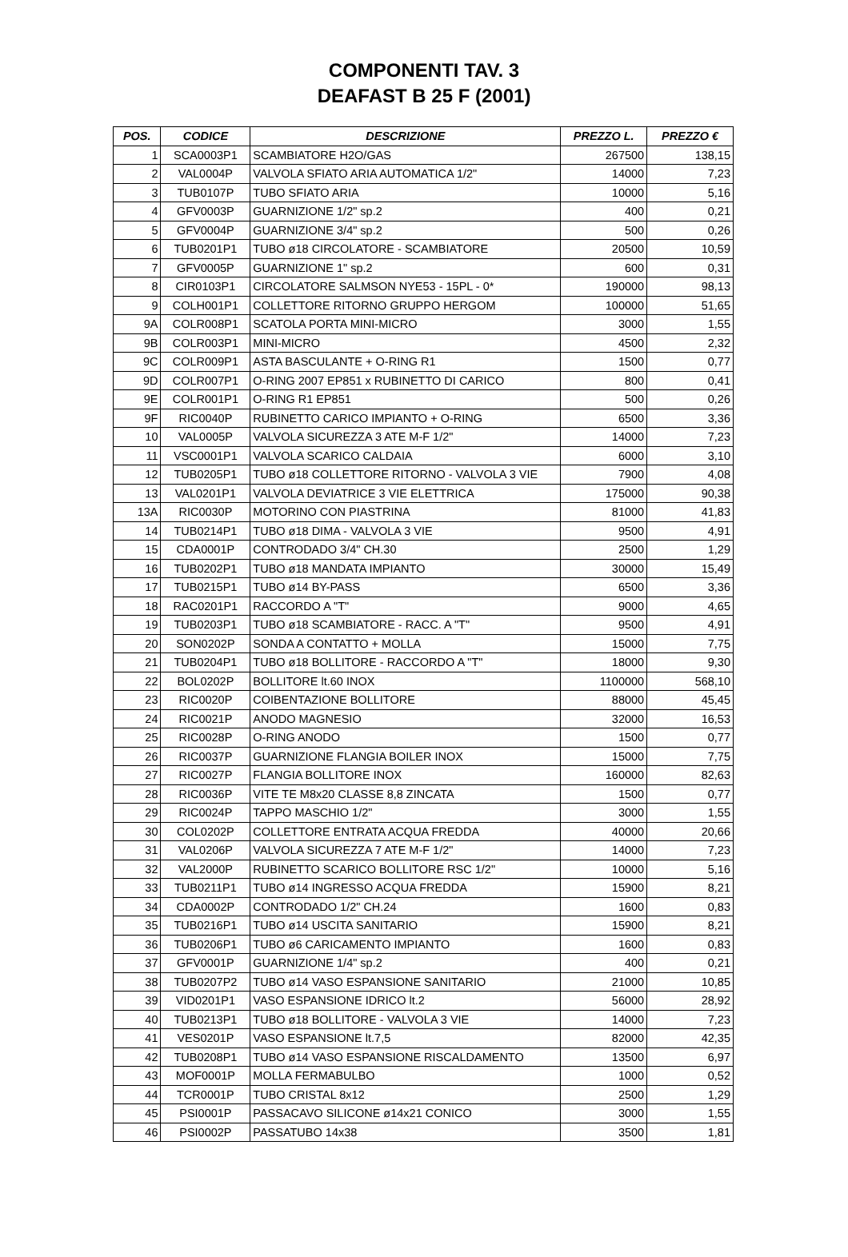COMPONENTI TAV. 3
DEAFAST B 25 F (2001)
| POS. | CODICE | DESCRIZIONE | PREZZO L. | PREZZO € |
| --- | --- | --- | --- | --- |
| 1 | SCA0003P1 | SCAMBIATORE H2O/GAS | 267500 | 138,15 |
| 2 | VAL0004P | VALVOLA SFIATO ARIA AUTOMATICA 1/2" | 14000 | 7,23 |
| 3 | TUB0107P | TUBO SFIATO ARIA | 10000 | 5,16 |
| 4 | GFV0003P | GUARNIZIONE 1/2" sp.2 | 400 | 0,21 |
| 5 | GFV0004P | GUARNIZIONE 3/4" sp.2 | 500 | 0,26 |
| 6 | TUB0201P1 | TUBO ø18 CIRCOLATORE - SCAMBIATORE | 20500 | 10,59 |
| 7 | GFV0005P | GUARNIZIONE 1" sp.2 | 600 | 0,31 |
| 8 | CIR0103P1 | CIRCOLATORE SALMSON NYE53 - 15PL - 0* | 190000 | 98,13 |
| 9 | COLH001P1 | COLLETTORE RITORNO GRUPPO HERGOM | 100000 | 51,65 |
| 9A | COLR008P1 | SCATOLA PORTA MINI-MICRO | 3000 | 1,55 |
| 9B | COLR003P1 | MINI-MICRO | 4500 | 2,32 |
| 9C | COLR009P1 | ASTA BASCULANTE + O-RING R1 | 1500 | 0,77 |
| 9D | COLR007P1 | O-RING 2007 EP851 x RUBINETTO DI CARICO | 800 | 0,41 |
| 9E | COLR001P1 | O-RING R1 EP851 | 500 | 0,26 |
| 9F | RIC0040P | RUBINETTO CARICO IMPIANTO + O-RING | 6500 | 3,36 |
| 10 | VAL0005P | VALVOLA SICUREZZA 3 ATE M-F 1/2" | 14000 | 7,23 |
| 11 | VSC0001P1 | VALVOLA SCARICO CALDAIA | 6000 | 3,10 |
| 12 | TUB0205P1 | TUBO ø18 COLLETTORE RITORNO - VALVOLA 3 VIE | 7900 | 4,08 |
| 13 | VAL0201P1 | VALVOLA DEVIATRICE 3 VIE ELETTRICA | 175000 | 90,38 |
| 13A | RIC0030P | MOTORINO CON PIASTRINA | 81000 | 41,83 |
| 14 | TUB0214P1 | TUBO ø18 DIMA - VALVOLA 3 VIE | 9500 | 4,91 |
| 15 | CDA0001P | CONTRODADO 3/4" CH.30 | 2500 | 1,29 |
| 16 | TUB0202P1 | TUBO ø18 MANDATA IMPIANTO | 30000 | 15,49 |
| 17 | TUB0215P1 | TUBO ø14 BY-PASS | 6500 | 3,36 |
| 18 | RAC0201P1 | RACCORDO A "T" | 9000 | 4,65 |
| 19 | TUB0203P1 | TUBO ø18 SCAMBIATORE - RACC. A "T" | 9500 | 4,91 |
| 20 | SON0202P | SONDA A CONTATTO + MOLLA | 15000 | 7,75 |
| 21 | TUB0204P1 | TUBO ø18 BOLLITORE - RACCORDO A "T" | 18000 | 9,30 |
| 22 | BOL0202P | BOLLITORE lt.60 INOX | 1100000 | 568,10 |
| 23 | RIC0020P | COIBENTAZIONE BOLLITORE | 88000 | 45,45 |
| 24 | RIC0021P | ANODO MAGNESIO | 32000 | 16,53 |
| 25 | RIC0028P | O-RING ANODO | 1500 | 0,77 |
| 26 | RIC0037P | GUARNIZIONE FLANGIA BOILER INOX | 15000 | 7,75 |
| 27 | RIC0027P | FLANGIA BOLLITORE INOX | 160000 | 82,63 |
| 28 | RIC0036P | VITE TE M8x20 CLASSE 8,8 ZINCATA | 1500 | 0,77 |
| 29 | RIC0024P | TAPPO MASCHIO 1/2" | 3000 | 1,55 |
| 30 | COL0202P | COLLETTORE ENTRATA ACQUA FREDDA | 40000 | 20,66 |
| 31 | VAL0206P | VALVOLA SICUREZZA 7 ATE M-F 1/2" | 14000 | 7,23 |
| 32 | VAL2000P | RUBINETTO SCARICO BOLLITORE RSC 1/2" | 10000 | 5,16 |
| 33 | TUB0211P1 | TUBO ø14 INGRESSO ACQUA FREDDA | 15900 | 8,21 |
| 34 | CDA0002P | CONTRODADO 1/2" CH.24 | 1600 | 0,83 |
| 35 | TUB0216P1 | TUBO ø14 USCITA SANITARIO | 15900 | 8,21 |
| 36 | TUB0206P1 | TUBO ø6 CARICAMENTO IMPIANTO | 1600 | 0,83 |
| 37 | GFV0001P | GUARNIZIONE 1/4" sp.2 | 400 | 0,21 |
| 38 | TUB0207P2 | TUBO ø14 VASO ESPANSIONE SANITARIO | 21000 | 10,85 |
| 39 | VID0201P1 | VASO ESPANSIONE IDRICO lt.2 | 56000 | 28,92 |
| 40 | TUB0213P1 | TUBO ø18 BOLLITORE - VALVOLA 3 VIE | 14000 | 7,23 |
| 41 | VES0201P | VASO ESPANSIONE lt.7,5 | 82000 | 42,35 |
| 42 | TUB0208P1 | TUBO ø14 VASO ESPANSIONE RISCALDAMENTO | 13500 | 6,97 |
| 43 | MOF0001P | MOLLA FERMABULBO | 1000 | 0,52 |
| 44 | TCR0001P | TUBO CRISTAL 8x12 | 2500 | 1,29 |
| 45 | PSI0001P | PASSACAVO SILICONE ø14x21 CONICO | 3000 | 1,55 |
| 46 | PSI0002P | PASSATUBO 14x38 | 3500 | 1,81 |